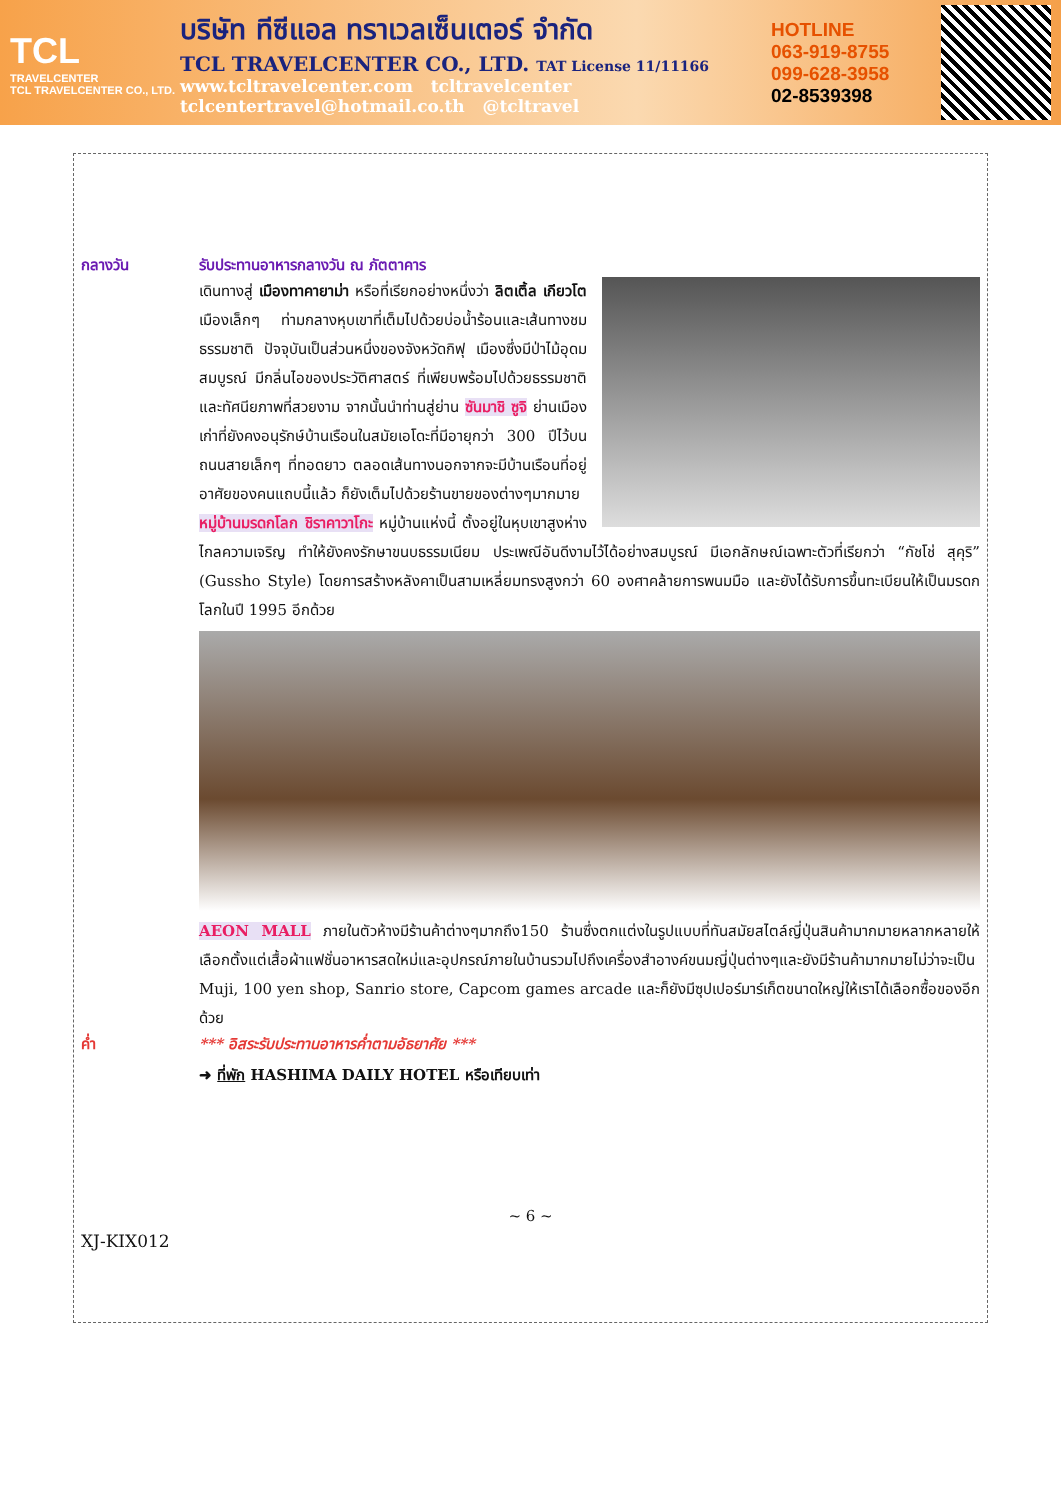TCL
TRAVELCENTER
TCL TRAVELCENTER CO., LTD.
บริษัท ทีซีแอล ทราเวลเซ็นเตอร์ จำกัด
TCL TRAVELCENTER CO., LTD. TAT License 11/11166
www.tcltravelcenter.com tcltravelcenter
tclcentertravel@hotmail.co.th @tcltravel
HOTLINE
063-919-8755
099-628-3958
02-8539398
กลางวัน รับประทานอาหารกลางวัน ณ ภัตตาคาร
เดินทางสู่ เมืองทาคายาม่า หรือที่เรียกอย่างหนึ่งว่า ลิตเติ้ล เกียวโต เมืองเล็กๆ ท่ามกลางหุบเขาที่เต็มไปด้วยบ่อน้ำร้อนและเส้นทางชมธรรมชาติ ปัจจุบันเป็นส่วนหนึ่งของจังหวัดกิฟุ เมืองซึ่งมีป่าไม้อุดมสมบูรณ์ มีกลิ่นไอของประวัติศาสตร์ ที่เพียบพร้อมไปด้วยธรรมชาติและทัศนียภาพที่สวยงาม จากนั้นนำท่านสู่ย่าน ซันมาชิ ซูจิ ย่านเมืองเก่าที่ยังคงอนุรักษ์บ้านเรือนในสมัยเอโดะที่มีอายุกว่า 300 ปีไว้บนถนนสายเล็กๆ ที่ทอดยาว ตลอดเส้นทางนอกจากจะมีบ้านเรือนที่อยู่อาศัยของคนแถบนี้แล้ว ก็ยังเต็มไปด้วยร้านขายของต่างๆมากมาย
หมู่บ้านมรดกโลก ชิราคาวาโกะ หมู่บ้านแห่งนี้ ตั้งอยู่ในหุบเขาสูงห่างไกลความเจริญ ทำให้ยังคงรักษาขนบธรรมเนียม ประเพณีอันดีงามไว้ได้อย่างสมบูรณ์ มีเอกลักษณ์เฉพาะตัวที่เรียกว่า “กัชโช่ สุคุริ” (Gussho Style) โดยการสร้างหลังคาเป็นสามเหลี่ยมทรงสูงกว่า 60 องศาคล้ายการพนมมือ และยังได้รับการขึ้นทะเบียนให้เป็นมรดกโลกในปี 1995 อีกด้วย
AEON MALL ภายในตัวห้างมีร้านค้าต่างๆมากถึง150 ร้านซึ่งตกแต่งในรูปแบบที่ทันสมัยสไตล์ญี่ปุ่นสินค้ามากมายหลากหลายให้เลือกตั้งแต่เสื้อผ้าแฟชั่นอาหารสดใหม่และอุปกรณ์ภายในบ้านรวมไปถึงเครื่องสำอางค์ขนมญี่ปุ่นต่างๆและยังมีร้านค้ามากมายไม่ว่าจะเป็น Muji, 100 yen shop, Sanrio store, Capcom games arcade และก็ยังมีซุปเปอร์มาร์เก็ตขนาดใหญ่ให้เราได้เลือกซื้อของอีกด้วย
ค่ำ *** อิสระรับประทานอาหารค่ำตามอัธยาศัย ***
➜ ที่พัก HASHIMA DAILY HOTEL หรือเทียบเท่า
~ 6 ~
XJ-KIX012